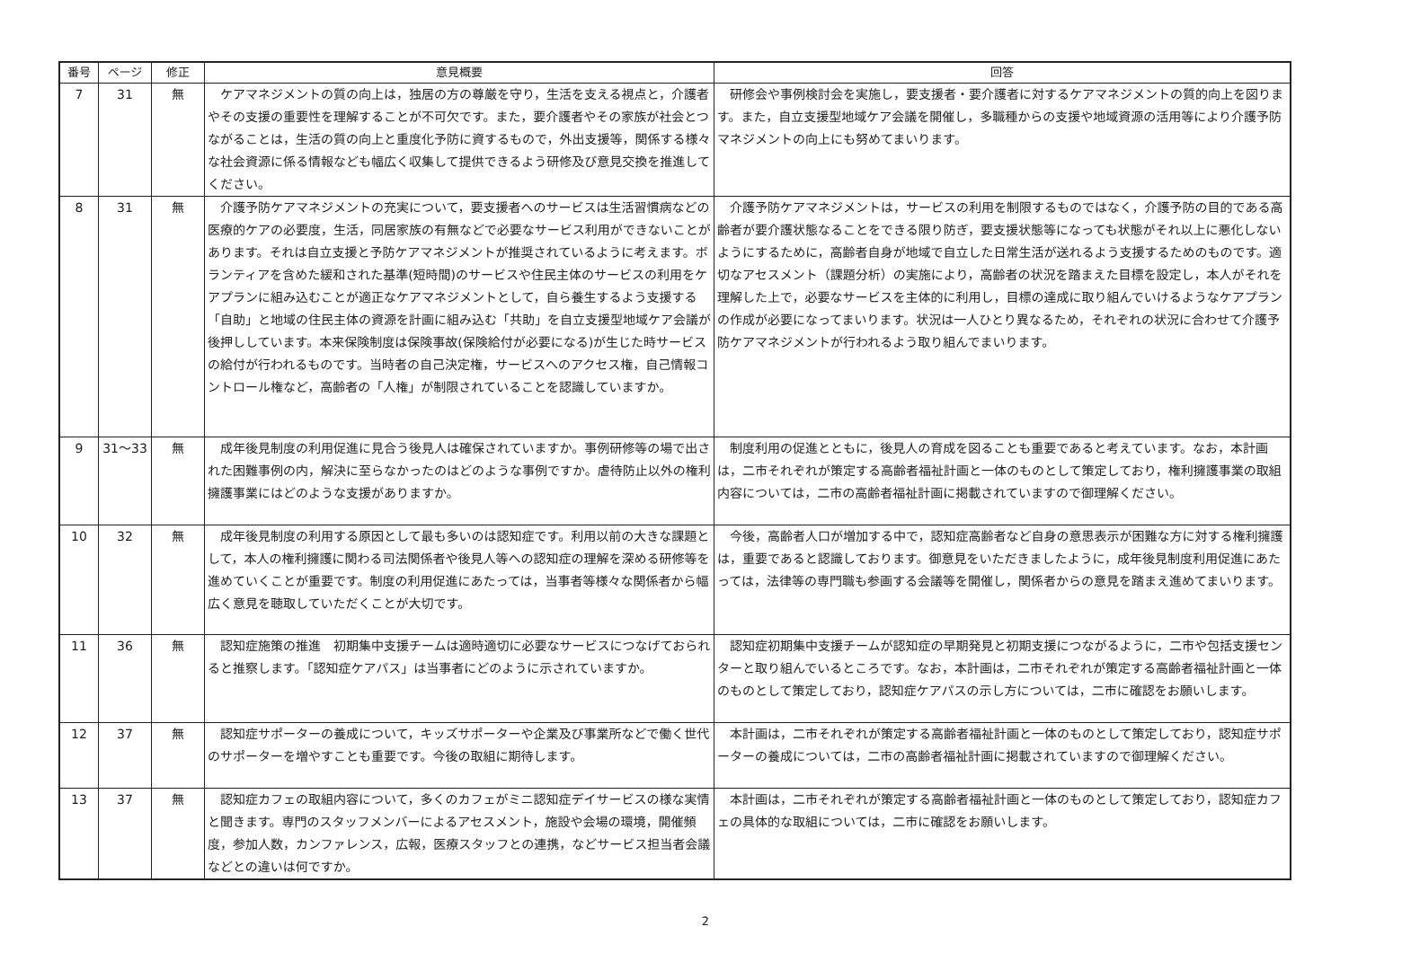| 番号 | ページ | 修正 | 意見概要 | 回答 |
| --- | --- | --- | --- | --- |
| 7 | 31 | 無 | ケアマネジメントの質の向上は，独居の方の尊厳を守り，生活を支える視点と，介護者やその支援の重要性を理解することが不可欠です。また，要介護者やその家族が社会とつながることは，生活の質の向上と重度化予防に資するもので，外出支援等，関係する様々な社会資源に係る情報なども幅広く収集して提供できるよう研修及び意見交換を推進してください。 | 研修会や事例検討会を実施し，要支援者・要介護者に対するケアマネジメントの質的向上を図ります。また，自立支援型地域ケア会議を開催し，多職種からの支援や地域資源の活用等により介護予防マネジメントの向上にも努めてまいります。 |
| 8 | 31 | 無 | 介護予防ケアマネジメントの充実について，要支援者へのサービスは生活習慣病などの医療的ケアの必要度，生活，同居家族の有無などで必要なサービス利用ができないことがあります。それは自立支援と予防ケアマネジメントが推奨されているように考えます。ボランティアを含めた緩和された基準(短時間)のサービスや住民主体のサービスの利用をケアプランに組み込むことが適正なケアマネジメントとして，自ら養生するよう支援する「自助」と地域の住民主体の資源を計画に組み込む「共助」を自立支援型地域ケア会議が後押ししています。本来保険制度は保険事故(保険給付が必要になる)が生じた時サービスの給付が行われるものです。当時者の自己決定権，サービスへのアクセス権，自己情報コントロール権など，高齢者の「人権」が制限されていることを認識していますか。 | 介護予防ケアマネジメントは，サービスの利用を制限するものではなく，介護予防の目的である高齢者が要介護状態なることをできる限り防ぎ，要支援状態等になっても状態がそれ以上に悪化しないようにするために，高齢者自身が地域で自立した日常生活が送れるよう支援するためのものです。適切なアセスメント（課題分析）の実施により，高齢者の状況を踏まえた目標を設定し，本人がそれを理解した上で，必要なサービスを主体的に利用し，目標の達成に取り組んでいけるようなケアプランの作成が必要になってまいります。状況は一人ひとり異なるため，それぞれの状況に合わせて介護予防ケアマネジメントが行われるよう取り組んでまいります。 |
| 9 | 31～33 | 無 | 成年後見制度の利用促進に見合う後見人は確保されていますか。事例研修等の場で出された困難事例の内，解決に至らなかったのはどのような事例ですか。虐待防止以外の権利擁護事業にはどのような支援がありますか。 | 制度利用の促進とともに，後見人の育成を図ることも重要であると考えています。なお，本計画は，二市それぞれが策定する高齢者福祉計画と一体のものとして策定しており，権利擁護事業の取組内容については，二市の高齢者福祉計画に掲載されていますので御理解ください。 |
| 10 | 32 | 無 | 成年後見制度の利用する原因として最も多いのは認知症です。利用以前の大きな課題として，本人の権利擁護に関わる司法関係者や後見人等への認知症の理解を深める研修等を進めていくことが重要です。制度の利用促進にあたっては，当事者等様々な関係者から幅広く意見を聴取していただくことが大切です。 | 今後，高齢者人口が増加する中で，認知症高齢者など自身の意思表示が困難な方に対する権利擁護は，重要であると認識しております。御意見をいただきましたように，成年後見制度利用促進にあたっては，法律等の専門職も参画する会議等を開催し，関係者からの意見を踏まえ進めてまいります。 |
| 11 | 36 | 無 | 認知症施策の推進 初期集中支援チームは適時適切に必要なサービスにつなげておられると推察します。「認知症ケアパス」は当事者にどのように示されていますか。 | 認知症初期集中支援チームが認知症の早期発見と初期支援につながるように，二市や包括支援センターと取り組んでいるところです。なお，本計画は，二市それぞれが策定する高齢者福祉計画と一体のものとして策定しており，認知症ケアパスの示し方については，二市に確認をお願いします。 |
| 12 | 37 | 無 | 認知症サポーターの養成について，キッズサポーターや企業及び事業所などで働く世代のサポーターを増やすことも重要です。今後の取組に期待します。 | 本計画は，二市それぞれが策定する高齢者福祉計画と一体のものとして策定しており，認知症サポーターの養成については，二市の高齢者福祉計画に掲載されていますので御理解ください。 |
| 13 | 37 | 無 | 認知症カフェの取組内容について，多くのカフェがミニ認知症デイサービスの様な実情と聞きます。専門のスタッフメンバーによるアセスメント，施設や会場の環境，開催頻度，参加人数，カンファレンス，広報，医療スタッフとの連携，などサービス担当者会議などとの違いは何ですか。 | 本計画は，二市それぞれが策定する高齢者福祉計画と一体のものとして策定しており，認知症カフェの具体的な取組については，二市に確認をお願いします。 |
2